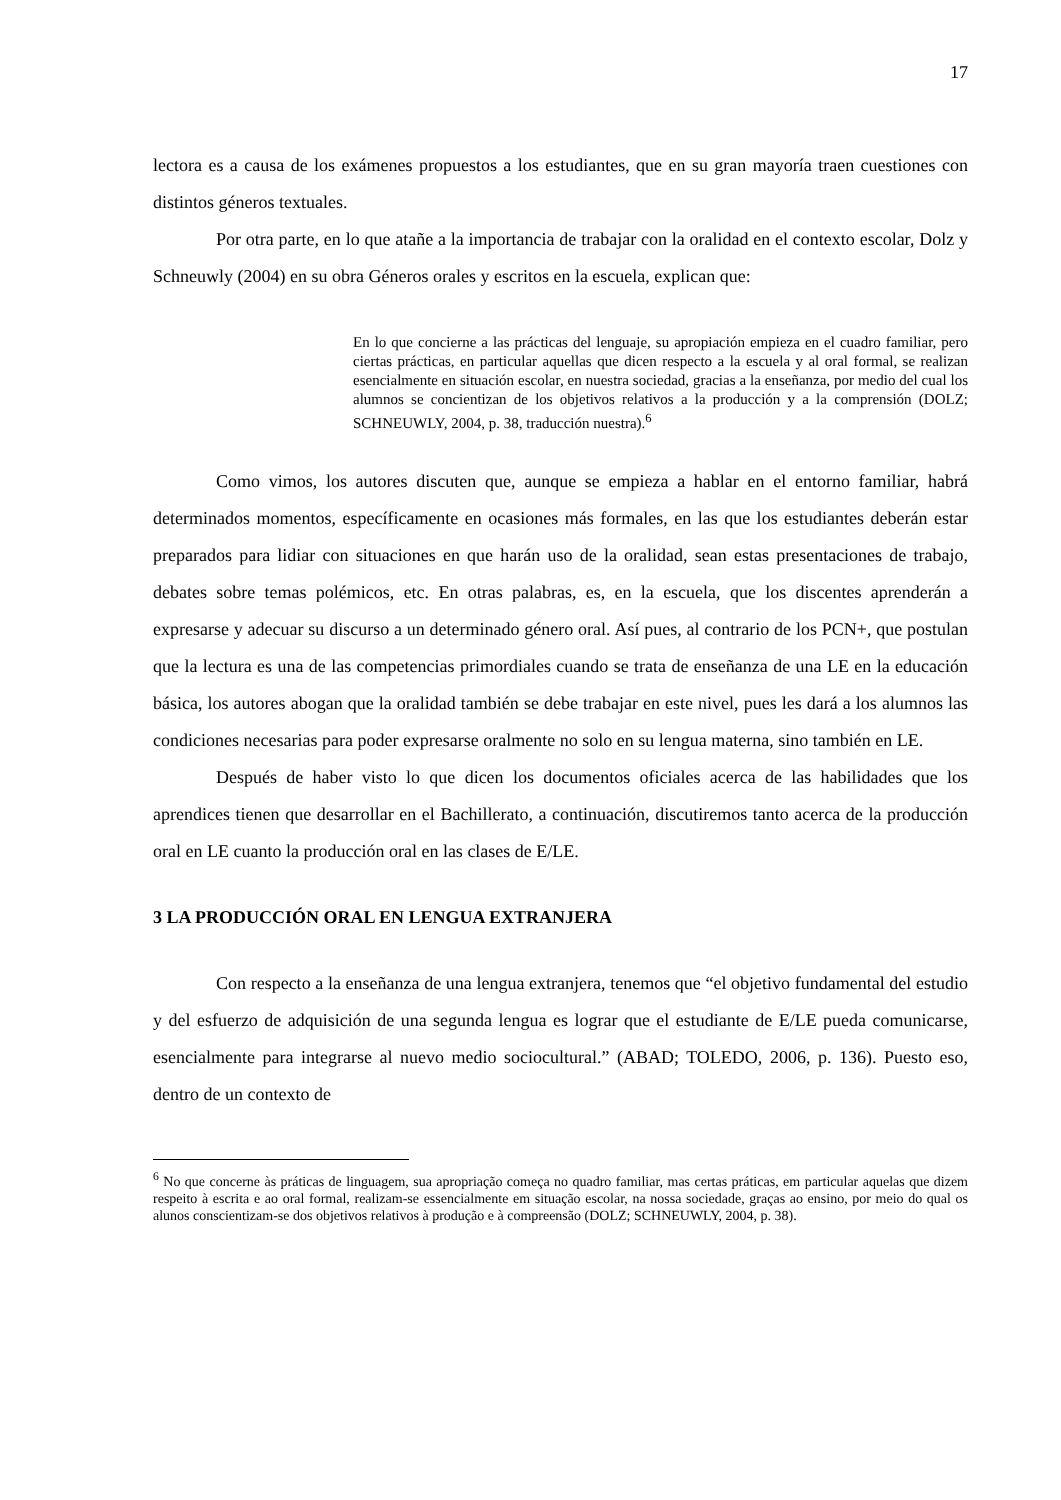17
lectora es a causa de los exámenes propuestos a los estudiantes, que en su gran mayoría traen cuestiones con distintos géneros textuales.
Por otra parte, en lo que atañe a la importancia de trabajar con la oralidad en el contexto escolar, Dolz y Schneuwly (2004) en su obra Géneros orales y escritos en la escuela, explican que:
En lo que concierne a las prácticas del lenguaje, su apropiación empieza en el cuadro familiar, pero ciertas prácticas, en particular aquellas que dicen respecto a la escuela y al oral formal, se realizan esencialmente en situación escolar, en nuestra sociedad, gracias a la enseñanza, por medio del cual los alumnos se concientizan de los objetivos relativos a la producción y a la comprensión (DOLZ; SCHNEUWLY, 2004, p. 38, traducción nuestra).<sup>6</sup>
Como vimos, los autores discuten que, aunque se empieza a hablar en el entorno familiar, habrá determinados momentos, específicamente en ocasiones más formales, en las que los estudiantes deberán estar preparados para lidiar con situaciones en que harán uso de la oralidad, sean estas presentaciones de trabajo, debates sobre temas polémicos, etc. En otras palabras, es, en la escuela, que los discentes aprenderán a expresarse y adecuar su discurso a un determinado género oral. Así pues, al contrario de los PCN+, que postulan que la lectura es una de las competencias primordiales cuando se trata de enseñanza de una LE en la educación básica, los autores abogan que la oralidad también se debe trabajar en este nivel, pues les dará a los alumnos las condiciones necesarias para poder expresarse oralmente no solo en su lengua materna, sino también en LE.
Después de haber visto lo que dicen los documentos oficiales acerca de las habilidades que los aprendices tienen que desarrollar en el Bachillerato, a continuación, discutiremos tanto acerca de la producción oral en LE cuanto la producción oral en las clases de E/LE.
3 LA PRODUCCIÓN ORAL EN LENGUA EXTRANJERA
Con respecto a la enseñanza de una lengua extranjera, tenemos que “el objetivo fundamental del estudio y del esfuerzo de adquisición de una segunda lengua es lograr que el estudiante de E/LE pueda comunicarse, esencialmente para integrarse al nuevo medio sociocultural.” (ABAD; TOLEDO, 2006, p. 136). Puesto eso, dentro de un contexto de
<sup>6</sup> No que concerne às práticas de linguagem, sua apropriação começa no quadro familiar, mas certas práticas, em particular aquelas que dizem respeito à escrita e ao oral formal, realizam-se essencialmente em situação escolar, na nossa sociedade, graças ao ensino, por meio do qual os alunos conscientizam-se dos objetivos relativos à produção e à compreensão (DOLZ; SCHNEUWLY, 2004, p. 38).